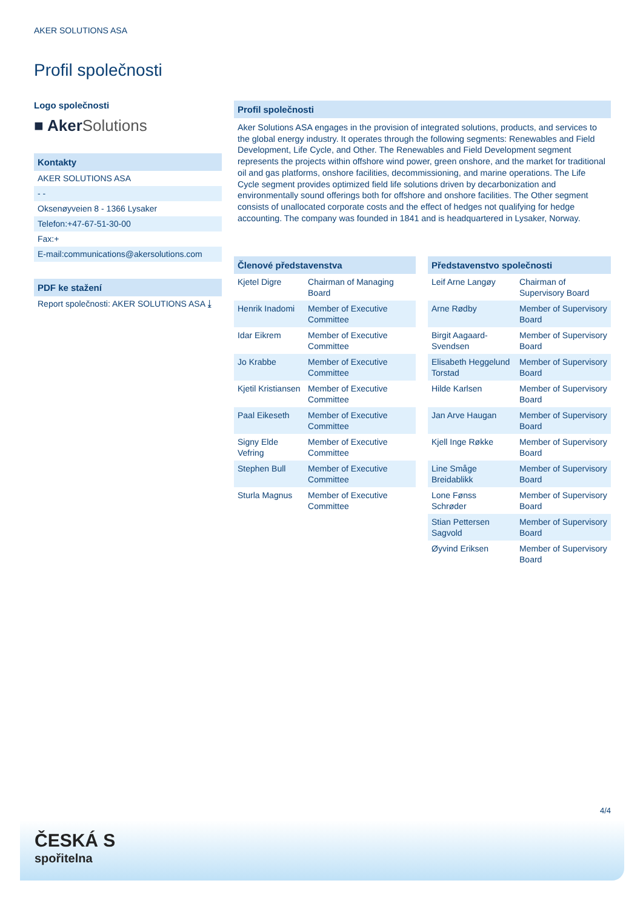AKER SOLUTIONS ASA
Profil společnosti
Logo společnosti
■ Aker Solutions
Kontakty
AKER SOLUTIONS ASA
- -
Oksenøyveien 8 - 1366 Lysaker
Telefon:+47-67-51-30-00
Fax:+
E-mail:communications@akersolutions.com
PDF ke stažení
Report společnosti: AKER SOLUTIONS ASA ⤓
Profil společnosti
Aker Solutions ASA engages in the provision of integrated solutions, products, and services to the global energy industry. It operates through the following segments: Renewables and Field Development, Life Cycle, and Other. The Renewables and Field Development segment represents the projects within offshore wind power, green onshore, and the market for traditional oil and gas platforms, onshore facilities, decommissioning, and marine operations. The Life Cycle segment provides optimized field life solutions driven by decarbonization and environmentally sound offerings both for offshore and onshore facilities. The Other segment consists of unallocated corporate costs and the effect of hedges not qualifying for hedge accounting. The company was founded in 1841 and is headquartered in Lysaker, Norway.
Členové představenstva
| Kjetel Digre | Chairman of Managing Board |
| Henrik Inadomi | Member of Executive Committee |
| Idar Eikrem | Member of Executive Committee |
| Jo Krabbe | Member of Executive Committee |
| Kjetil Kristiansen | Member of Executive Committee |
| Paal Eikeseth | Member of Executive Committee |
| Signy Elde Vefring | Member of Executive Committee |
| Stephen Bull | Member of Executive Committee |
| Sturla Magnus | Member of Executive Committee |
Představenstvo společnosti
| Leif Arne Langøy | Chairman of Supervisory Board |
| Arne Rødby | Member of Supervisory Board |
| Birgit Aagaard-Svendsen | Member of Supervisory Board |
| Elisabeth Heggelund Torstad | Member of Supervisory Board |
| Hilde Karlsen | Member of Supervisory Board |
| Jan Arve Haugan | Member of Supervisory Board |
| Kjell Inge Røkke | Member of Supervisory Board |
| Line Småge Breidablikk | Member of Supervisory Board |
| Lone Fønss Schrøder | Member of Supervisory Board |
| Stian Pettersen Sagvold | Member of Supervisory Board |
| Øyvind Eriksen | Member of Supervisory Board |
4/4
ČESKÁ S
spořitelna